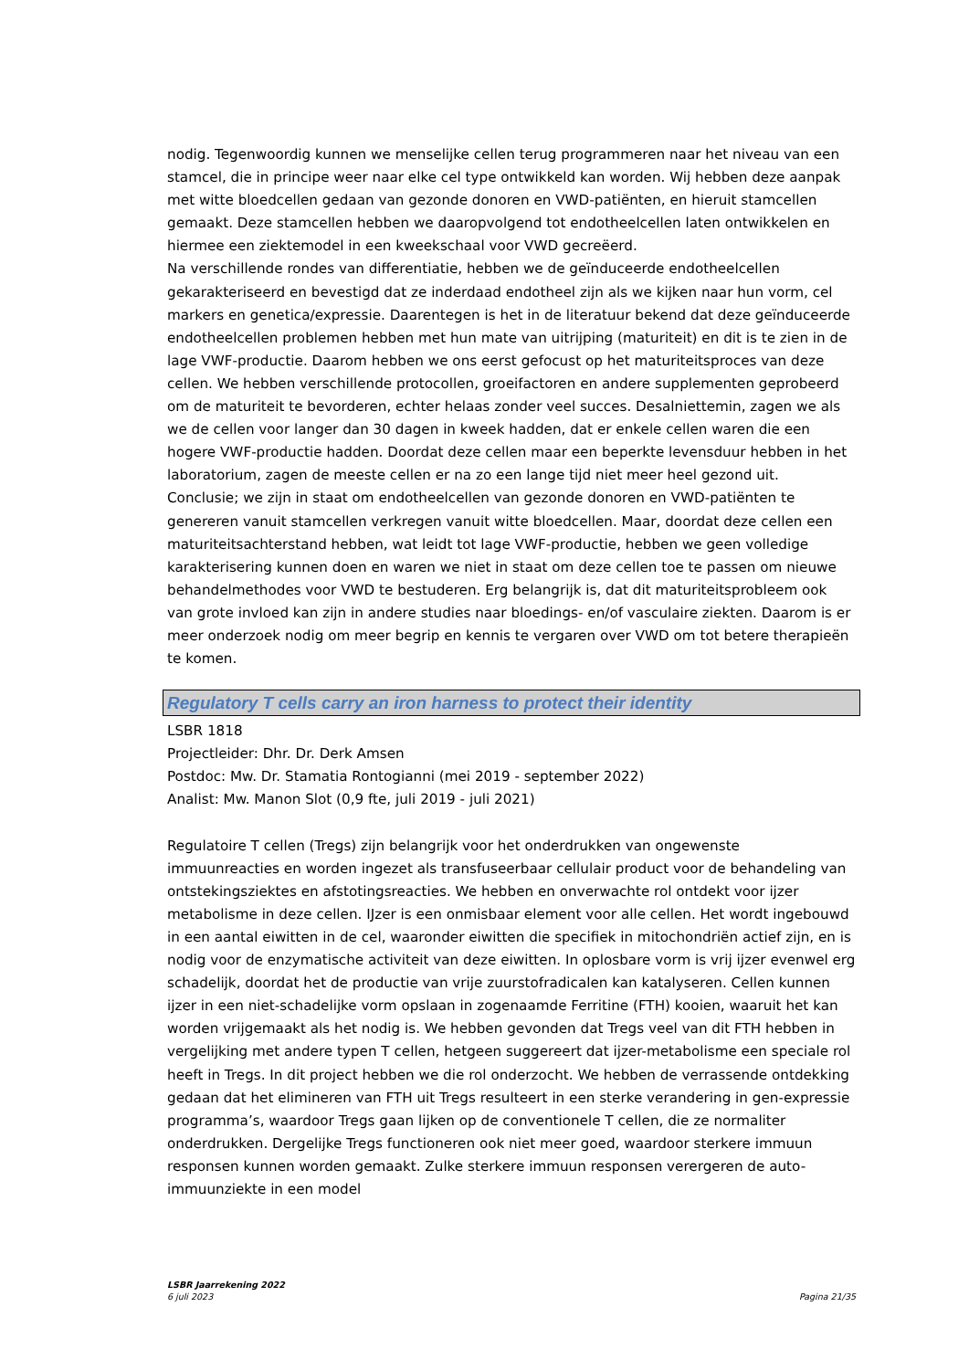nodig. Tegenwoordig kunnen we menselijke cellen terug programmeren naar het niveau van een stamcel, die in principe weer naar elke cel type ontwikkeld kan worden. Wij hebben deze aanpak met witte bloedcellen gedaan van gezonde donoren en VWD-patiënten, en hieruit stamcellen gemaakt. Deze stamcellen hebben we daaropvolgend tot endotheelcellen laten ontwikkelen en hiermee een ziektemodel in een kweekschaal voor VWD gecreëerd.
Na verschillende rondes van differentiatie, hebben we de geïnduceerde endotheelcellen gekarakteriseerd en bevestigd dat ze inderdaad endotheel zijn als we kijken naar hun vorm, cel markers en genetica/expressie. Daarentegen is het in de literatuur bekend dat deze geïnduceerde endotheelcellen problemen hebben met hun mate van uitrijping (maturiteit) en dit is te zien in de lage VWF-productie. Daarom hebben we ons eerst gefocust op het maturiteitsproces van deze cellen. We hebben verschillende protocollen, groeifactoren en andere supplementen geprobeerd om de maturiteit te bevorderen, echter helaas zonder veel succes. Desalniettemin, zagen we als we de cellen voor langer dan 30 dagen in kweek hadden, dat er enkele cellen waren die een hogere VWF-productie hadden. Doordat deze cellen maar een beperkte levensduur hebben in het laboratorium, zagen de meeste cellen er na zo een lange tijd niet meer heel gezond uit.
Conclusie; we zijn in staat om endotheelcellen van gezonde donoren en VWD-patiënten te genereren vanuit stamcellen verkregen vanuit witte bloedcellen. Maar, doordat deze cellen een maturiteitsachterstand hebben, wat leidt tot lage VWF-productie, hebben we geen volledige karakterisering kunnen doen en waren we niet in staat om deze cellen toe te passen om nieuwe behandelmethodes voor VWD te bestuderen. Erg belangrijk is, dat dit maturiteitsprobleem ook van grote invloed kan zijn in andere studies naar bloedings- en/of vasculaire ziekten. Daarom is er meer onderzoek nodig om meer begrip en kennis te vergaren over VWD om tot betere therapieën te komen.
Regulatory T cells carry an iron harness to protect their identity
LSBR 1818
Projectleider: Dhr. Dr. Derk Amsen
Postdoc: Mw. Dr. Stamatia Rontogianni (mei 2019 - september 2022)
Analist: Mw. Manon Slot (0,9 fte, juli 2019 - juli 2021)
Regulatoire T cellen (Tregs) zijn belangrijk voor het onderdrukken van ongewenste immuunreacties en worden ingezet als transfuseerbaar cellulair product voor de behandeling van ontstekingsziektes en afstotingsreacties. We hebben en onverwachte rol ontdekt voor ijzer metabolisme in deze cellen. IJzer is een onmisbaar element voor alle cellen. Het wordt ingebouwd in een aantal eiwitten in de cel, waaronder eiwitten die specifiek in mitochondriën actief zijn, en is nodig voor de enzymatische activiteit van deze eiwitten. In oplosbare vorm is vrij ijzer evenwel erg schadelijk, doordat het de productie van vrije zuurstofradicalen kan katalyseren. Cellen kunnen ijzer in een niet-schadelijke vorm opslaan in zogenaamde Ferritine (FTH) kooien, waaruit het kan worden vrijgemaakt als het nodig is. We hebben gevonden dat Tregs veel van dit FTH hebben in vergelijking met andere typen T cellen, hetgeen suggereert dat ijzer-metabolisme een speciale rol heeft in Tregs. In dit project hebben we die rol onderzocht. We hebben de verrassende ontdekking gedaan dat het elimineren van FTH uit Tregs resulteert in een sterke verandering in gen-expressie programma’s, waardoor Tregs gaan lijken op de conventionele T cellen, die ze normaliter onderdrukken. Dergelijke Tregs functioneren ook niet meer goed, waardoor sterkere immuun responsen kunnen worden gemaakt. Zulke sterkere immuun responsen verergeren de auto-immuunziekte in een model
LSBR Jaarrekening 2022
6 juli 2023
Pagina 21/35